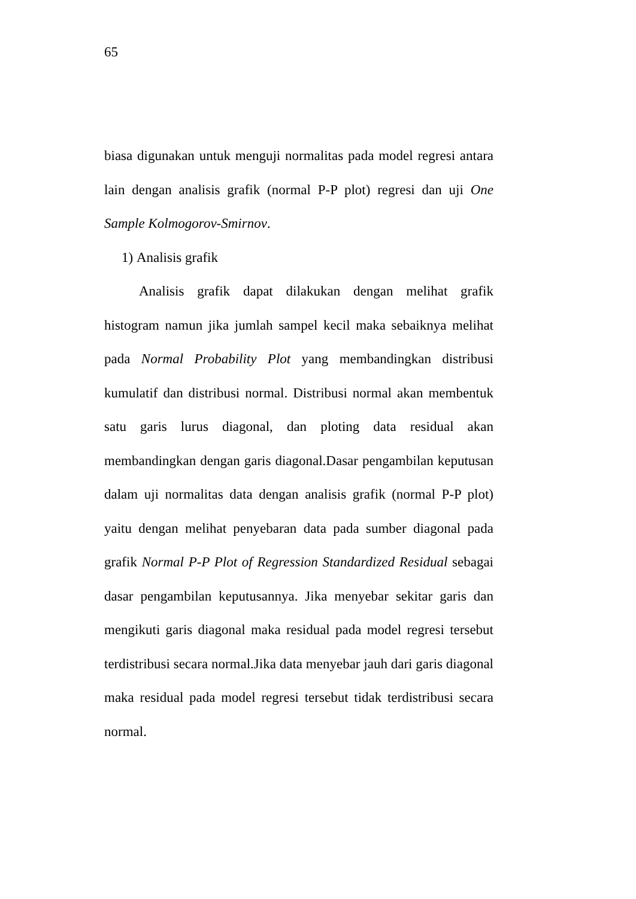65
biasa digunakan untuk menguji normalitas pada model regresi antara lain dengan analisis grafik (normal P-P plot) regresi dan uji One Sample Kolmogorov-Smirnov.
1) Analisis grafik
Analisis grafik dapat dilakukan dengan melihat grafik histogram namun jika jumlah sampel kecil maka sebaiknya melihat pada Normal Probability Plot yang membandingkan distribusi kumulatif dan distribusi normal. Distribusi normal akan membentuk satu garis lurus diagonal, dan ploting data residual akan membandingkan dengan garis diagonal.Dasar pengambilan keputusan dalam uji normalitas data dengan analisis grafik (normal P-P plot) yaitu dengan melihat penyebaran data pada sumber diagonal pada grafik Normal P-P Plot of Regression Standardized Residual sebagai dasar pengambilan keputusannya. Jika menyebar sekitar garis dan mengikuti garis diagonal maka residual pada model regresi tersebut terdistribusi secara normal.Jika data menyebar jauh dari garis diagonal maka residual pada model regresi tersebut tidak terdistribusi secara normal.